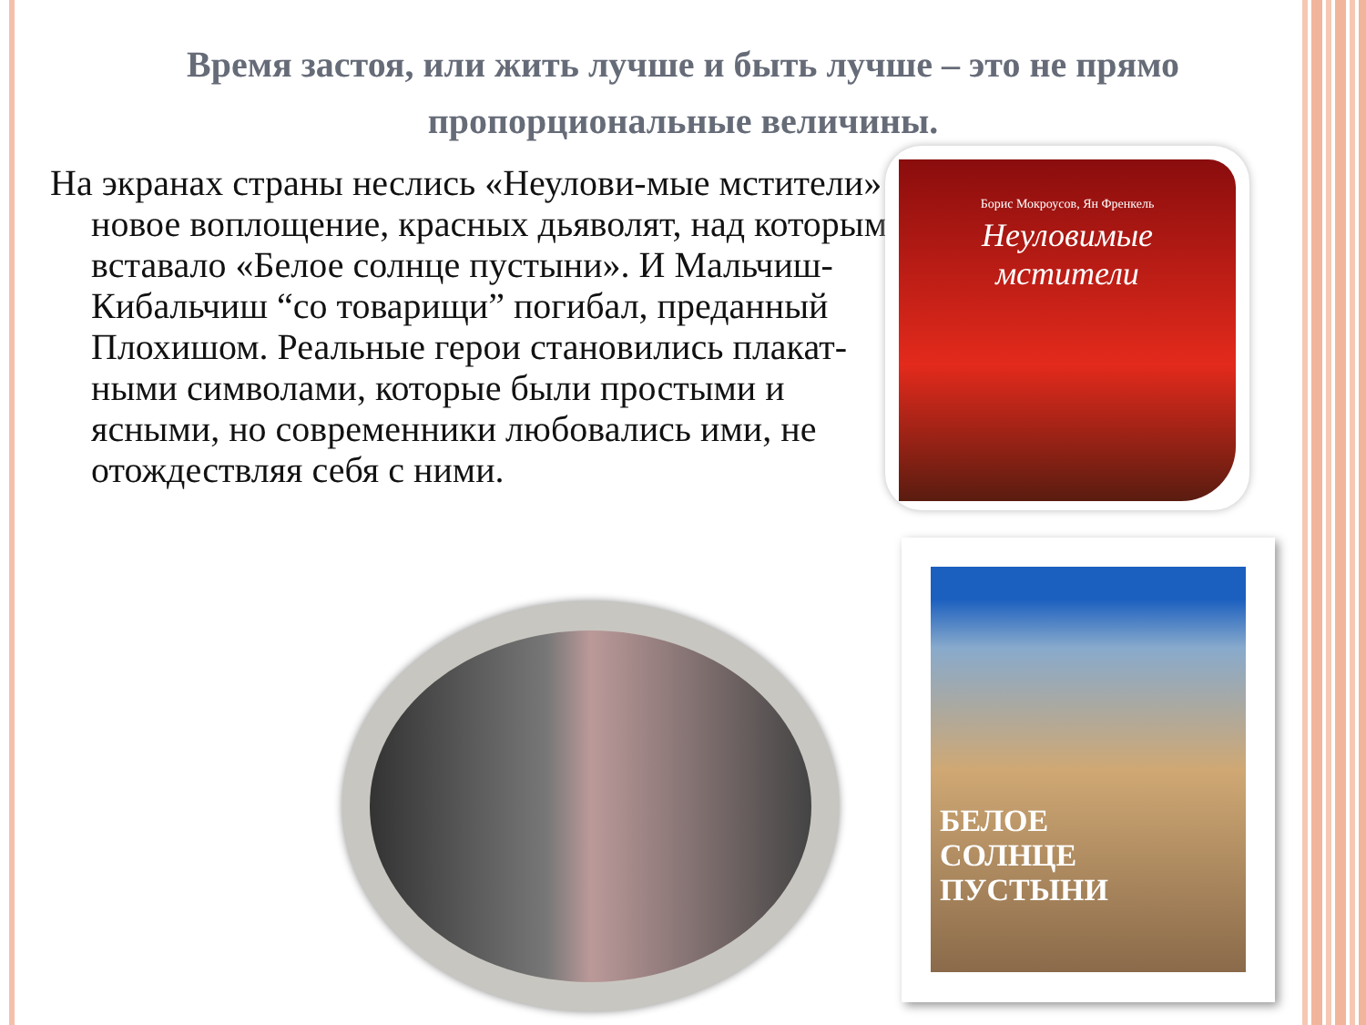Время застоя, или жить лучше и быть лучше – это не прямо пропорциональные величины.
На экранах страны неслись «Неулови-мые мстители» новое воплощение, красных дьяволят, над которыми вставало «Белое солнце пустыни». И Мальчиш-Кибальчиш “со товарищи” погибал, преданный Плохишом. Реальные герои становились плакат-ными символами, которые были простыми и ясными, но современники любовались ими, не отождествляя себя с ними.
Борис Мокроусов, Ян Френкель
Неуловимые
мстители
БЕЛОЕ
СОЛНЦЕ
ПУСТЫНИ